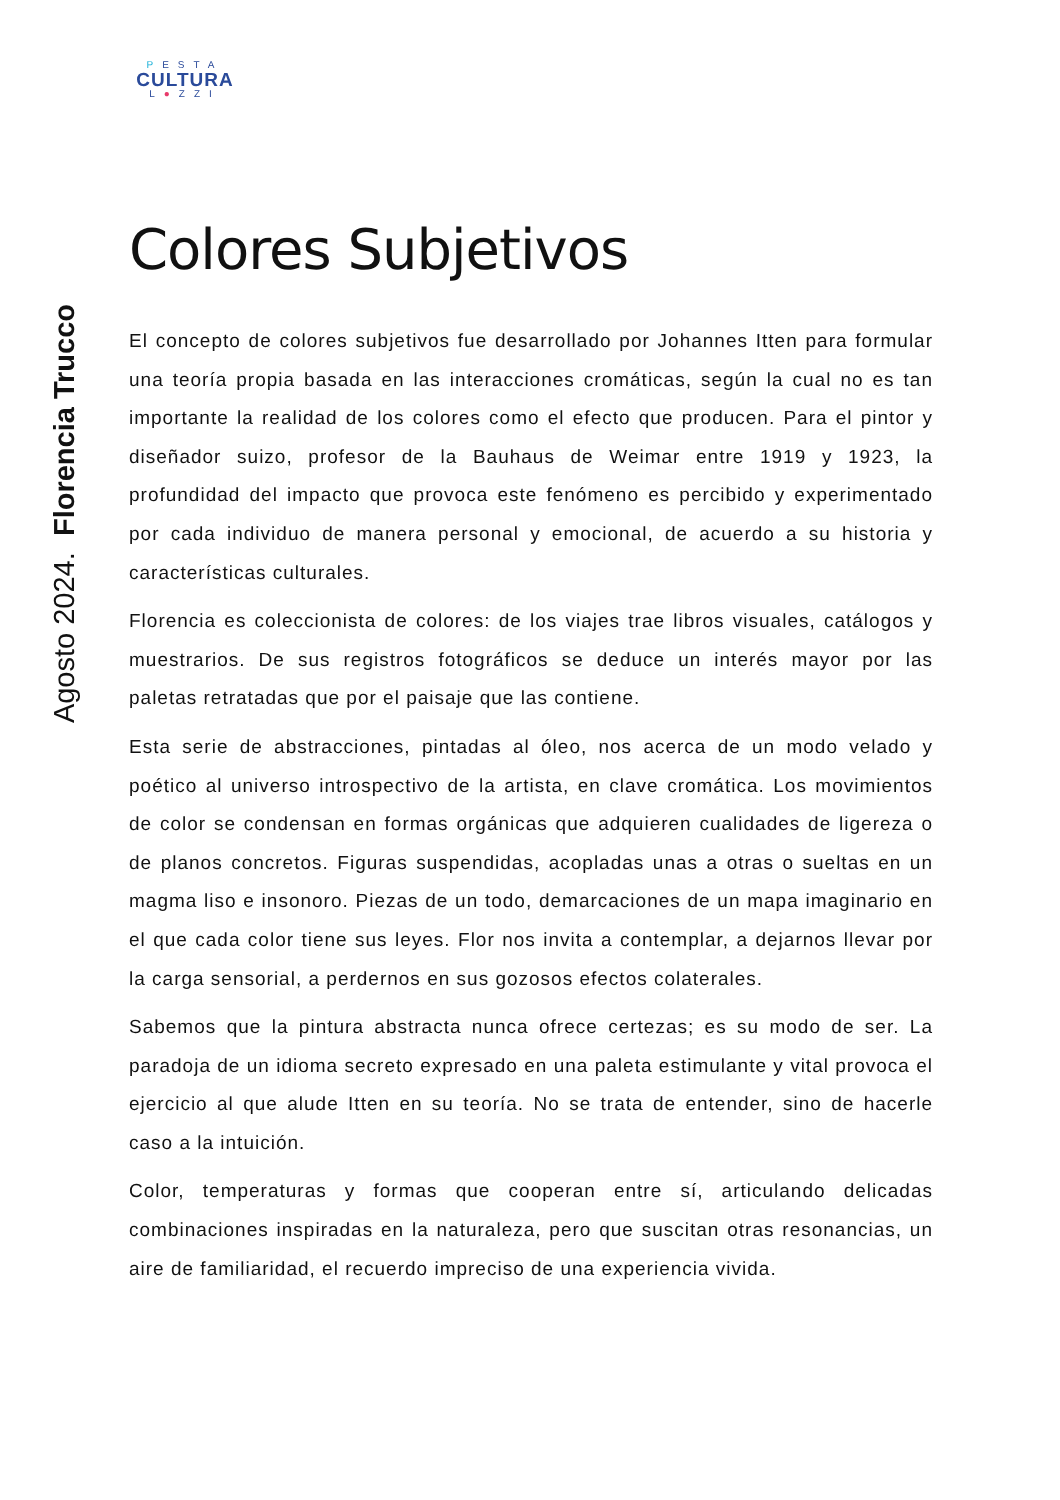PESTA
CULTURA
L●ZZI
Colores Subjetivos
El concepto de colores subjetivos fue desarrollado por Johannes Itten para formular una teoría propia basada en las interacciones cromáticas, según la cual no es tan importante la realidad de los colores como el efecto que producen. Para el pintor y diseñador suizo, profesor de la Bauhaus de Weimar entre 1919 y 1923, la profundidad del impacto que provoca este fenómeno es percibido y experimentado por cada individuo de manera personal y emocional, de acuerdo a su historia y características culturales.
Florencia es coleccionista de colores: de los viajes trae libros visuales, catálogos y muestrarios. De sus registros fotográficos se deduce un interés mayor por las paletas retratadas que por el paisaje que las contiene.
Esta serie de abstracciones, pintadas al óleo, nos acerca de un modo velado y poético al universo introspectivo de la artista, en clave cromática. Los movimientos de color se condensan en formas orgánicas que adquieren cualidades de ligereza o de planos concretos. Figuras suspendidas, acopladas unas a otras o sueltas en un magma liso e insonoro. Piezas de un todo, demarcaciones de un mapa imaginario en el que cada color tiene sus leyes. Flor nos invita a contemplar, a dejarnos llevar por la carga sensorial, a perdernos en sus gozosos efectos colaterales.
Sabemos que la pintura abstracta nunca ofrece certezas; es su modo de ser. La paradoja de un idioma secreto expresado en una paleta estimulante y vital provoca el ejercicio al que alude Itten en su teoría. No se trata de entender, sino de hacerle caso a la intuición.
Color, temperaturas y formas que cooperan entre sí, articulando delicadas combinaciones inspiradas en la naturaleza, pero que suscitan otras resonancias, un aire de familiaridad, el recuerdo impreciso de una experiencia vivida.
Agosto 2024. Florencia Trucco